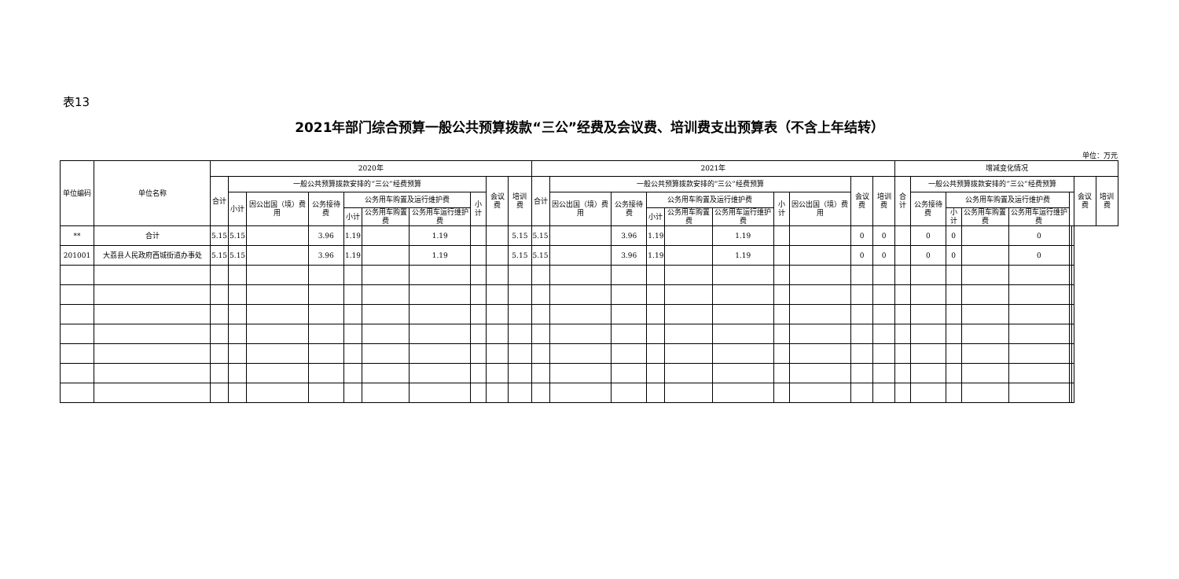表13
2021年部门综合预算一般公共预算拨款“三公”经费及会议费、培训费支出预算表（不含上年结转）
单位：万元
| 单位编码 | 单位名称 | 2020年 | | | | | | | | | | 2021年 | | | | | | | | | | 增减变化情况 | | | | | | | | |
| --- | --- | --- | --- | --- | --- | --- | --- | --- | --- | --- | --- | --- | --- | --- | --- | --- | --- | --- | --- | --- | --- | --- | --- | --- | --- | --- | --- | --- | --- | --- |
| | | 合计 | 一般公共预算拨款安排的“三公”经费预算 | | | | | | | 会议费 | 培训费 | 合计 | 一般公共预算拨款安排的“三公”经费预算 | | | | | | | 会议费 | 培训费 | 合计 | 一般公共预算拨款安排的“三公”经费预算 | | | | | | 会议费 | 培训费 |
| | | | 小计 | 因公出国（境）费用 | 公务接待费 | 公务用车购置及运行维护费 | | | 小计 | | | | 因公出国（境）费用 | 公务接待费 | 公务用车购置及运行维护费 | | | 小计 | 因公出国（境）费用 | | | | 公务接待费 | 公务用车购置及运行维护费 | | | | | | |
| | | | | | | 小计 | 公务用车购置费 | 公务用车运行维护费 | | | | | | | 小计 | 公务用车购置费 | 公务用车运行维护费 | | | | | | | 小计 | 公务用车购置费 | 公务用车运行维护费 | | | | |
| ** | 合计 | 5.15 | 5.15 | | 3.96 | 1.19 | | 1.19 | | | 5.15 | 5.15 | | 3.96 | 1.19 | | 1.19 | | | 0 | 0 | | 0 | 0 | | 0 | | | | |
| 201001 | 大荔县人民政府西城街道办事处 | 5.15 | 5.15 | | 3.96 | 1.19 | | 1.19 | | | 5.15 | 5.15 | | 3.96 | 1.19 | | 1.19 | | | 0 | 0 | | 0 | 0 | | 0 | | | | |